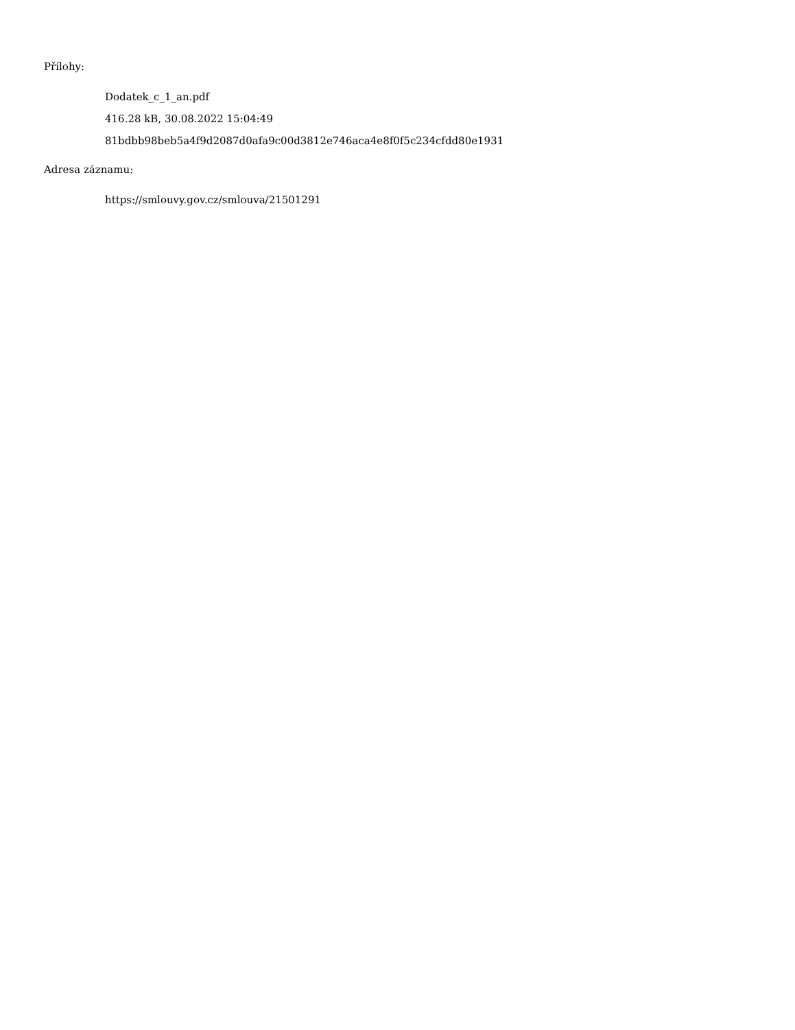Přílohy:
Dodatek_c_1_an.pdf
416.28 kB, 30.08.2022 15:04:49
81bdbb98beb5a4f9d2087d0afa9c00d3812e746aca4e8f0f5c234cfdd80e1931
Adresa záznamu:
https://smlouvy.gov.cz/smlouva/21501291